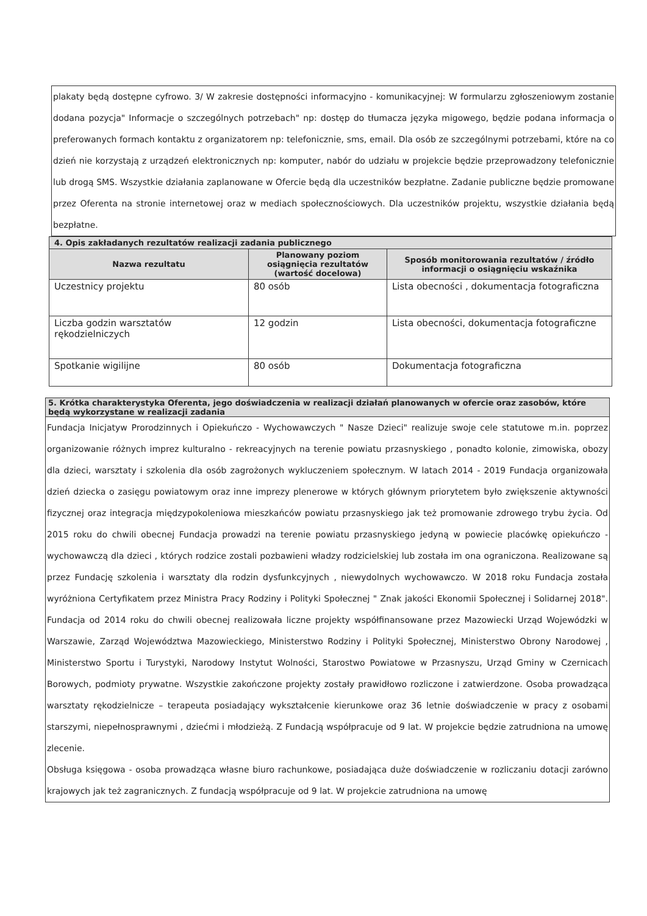plakaty będą dostępne cyfrowo. 3/ W zakresie dostępności informacyjno - komunikacyjnej: W formularzu zgłoszeniowym zostanie dodana pozycja" Informacje o szczególnych potrzebach" np: dostęp do tłumacza języka migowego, będzie podana informacja o preferowanych formach kontaktu z organizatorem np: telefonicznie, sms, email. Dla osób ze szczególnymi potrzebami, które na co dzień nie korzystają z urządzeń elektronicznych np: komputer, nabór do udziału w projekcie będzie przeprowadzony telefonicznie lub drogą SMS. Wszystkie działania zaplanowane w Ofercie będą dla uczestników bezpłatne. Zadanie publiczne będzie promowane przez Oferenta na stronie internetowej oraz w mediach społecznościowych. Dla uczestników projektu, wszystkie działania będą bezpłatne.
| 4. Opis zakładanych rezultatów realizacji zadania publicznego | | |
| --- | --- | --- |
| Nazwa rezultatu | Planowany poziom osiągnięcia rezultatów (wartość docelowa) | Sposób monitorowania rezultatów / źródło informacji o osiągnięciu wskaźnika |
| Uczestnicy projektu | 80 osób | Lista obecności , dokumentacja fotograficzna |
| Liczba godzin warsztatów rękodzielniczych | 12 godzin | Lista obecności, dokumentacja fotograficzne |
| Spotkanie wigilijne | 80 osób | Dokumentacja fotograficzna |
5. Krótka charakterystyka Oferenta, jego doświadczenia w realizacji działań planowanych w ofercie oraz zasobów, które będą wykorzystane w realizacji zadania
Fundacja Inicjatyw Prorodzinnych i Opiekuńczo - Wychowawczych " Nasze Dzieci" realizuje swoje cele statutowe m.in. poprzez organizowanie różnych imprez kulturalno - rekreacyjnych na terenie powiatu przasnyskiego , ponadto kolonie, zimowiska, obozy dla dzieci, warsztaty i szkolenia dla osób zagrożonych wykluczeniem społecznym. W latach 2014 - 2019 Fundacja organizowała dzień dziecka o zasięgu powiatowym oraz inne imprezy plenerowe w których głównym priorytetem było zwiększenie aktywności fizycznej oraz integracja międzypokoleniowa mieszkańców powiatu przasnyskiego jak też promowanie zdrowego trybu życia. Od 2015 roku do chwili obecnej Fundacja prowadzi na terenie powiatu przasnyskiego jedyną w powiecie placówkę opiekuńczo - wychowawczą dla dzieci , których rodzice zostali pozbawieni władzy rodzicielskiej lub została im ona ograniczona. Realizowane są przez Fundację szkolenia i warsztaty dla rodzin dysfunkcyjnych , niewydolnych wychowawczo. W 2018 roku Fundacja została wyróżniona Certyfikatem przez Ministra Pracy Rodziny i Polityki Społecznej " Znak jakości Ekonomii Społecznej i Solidarnej 2018". Fundacja od 2014 roku do chwili obecnej realizowała liczne projekty współfinansowane przez Mazowiecki Urząd Wojewódzki w Warszawie, Zarząd Województwa Mazowieckiego, Ministerstwo Rodziny i Polityki Społecznej, Ministerstwo Obrony Narodowej , Ministerstwo Sportu i Turystyki, Narodowy Instytut Wolności, Starostwo Powiatowe w Przasnyszu, Urząd Gminy w Czernicach Borowych, podmioty prywatne. Wszystkie zakończone projekty zostały prawidłowo rozliczone i zatwierdzone. Osoba prowadząca warsztaty rękodzielnicze – terapeuta posiadający wykształcenie kierunkowe oraz 36 letnie doświadczenie w pracy z osobami starszymi, niepełnosprawnymi , dziećmi i młodzieżą. Z Fundacją współpracuje od 9 lat. W projekcie będzie zatrudniona na umowę zlecenie.
Obsługa księgowa - osoba prowadząca własne biuro rachunkowe, posiadająca duże doświadczenie w rozliczaniu dotacji zarówno krajowych jak też zagranicznych. Z fundacją współpracuje od 9 lat. W projekcie zatrudniona na umowę